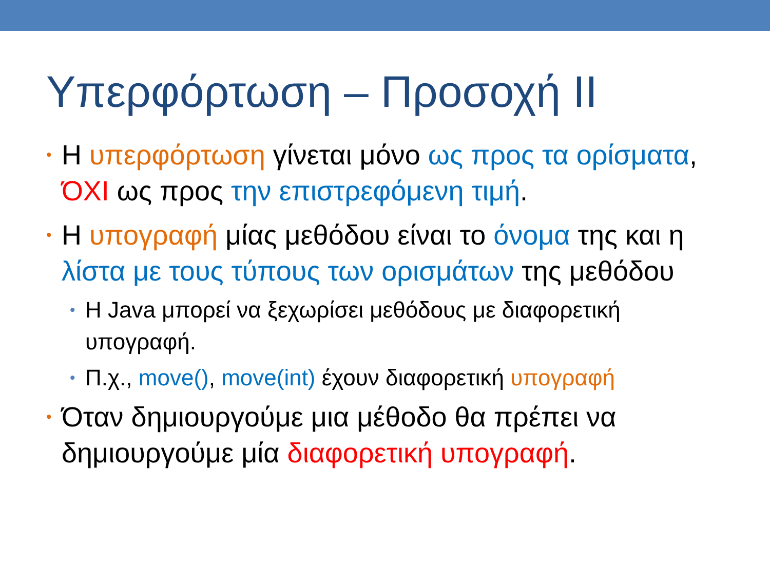Υπερφόρτωση – Προσοχή ΙΙ
• Η υπερφόρτωση γίνεται μόνο ως προς τα ορίσματα, ΌΧΙ ως προς την επιστρεφόμενη τιμή.
• Η υπογραφή μίας μεθόδου είναι το όνομα της και η λίστα με τους τύπους των ορισμάτων της μεθόδου
• Η Java μπορεί να ξεχωρίσει μεθόδους με διαφορετική υπογραφή.
• Π.χ., move(), move(int) έχουν διαφορετική υπογραφή
• Όταν δημιουργούμε μια μέθοδο θα πρέπει να δημιουργούμε μία διαφορετική υπογραφή.